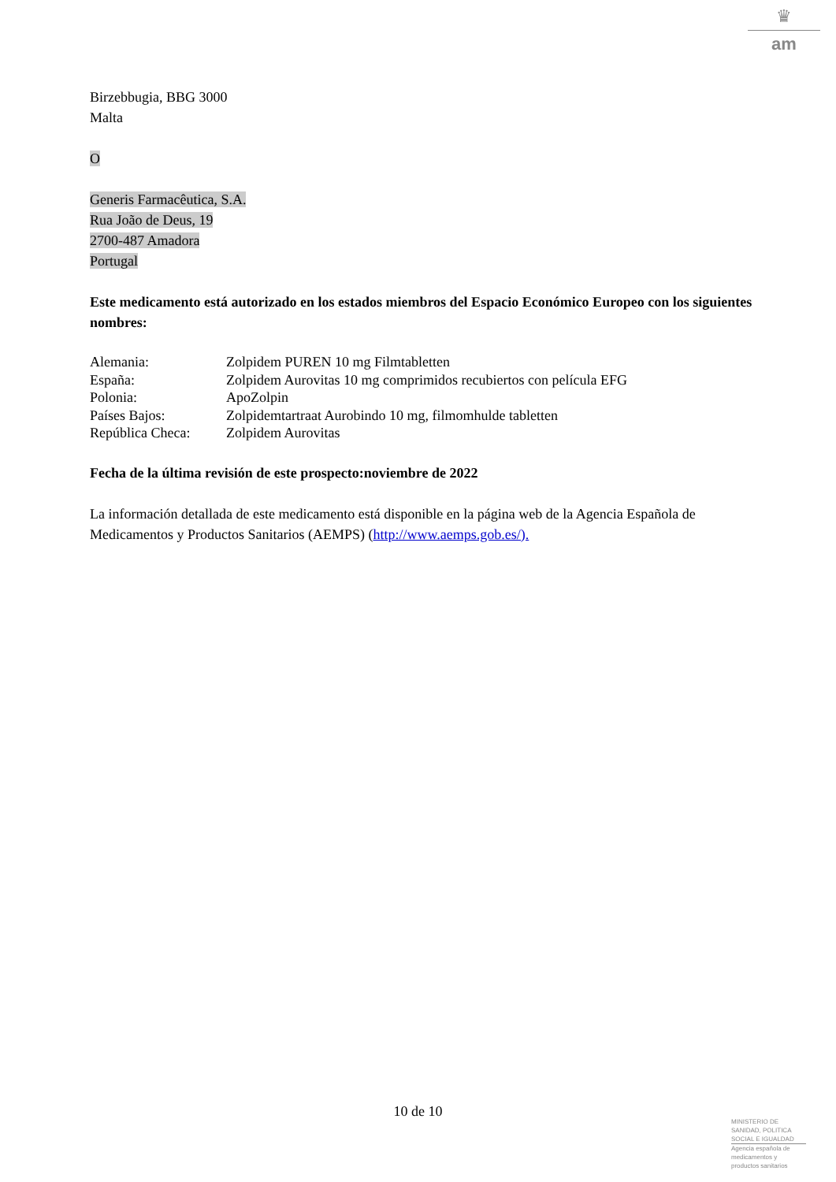♛
am
Birzebbugia, BBG 3000
Malta
O
Generis Farmacêutica, S.A.
Rua João de Deus, 19
2700-487 Amadora
Portugal
Este medicamento está autorizado en los estados miembros del Espacio Económico Europeo con los siguientes nombres:
| Alemania: | Zolpidem PUREN 10 mg Filmtabletten |
| España: | Zolpidem Aurovitas 10 mg comprimidos recubiertos con película EFG |
| Polonia: | ApoZolpin |
| Países Bajos: | Zolpidemtartraat Aurobindo 10 mg, filmomhulde tabletten |
| República Checa: | Zolpidem Aurovitas |
Fecha de la última revisión de este prospecto:noviembre de 2022
La información detallada de este medicamento está disponible en la página web de la Agencia Española de Medicamentos y Productos Sanitarios (AEMPS) (http://www.aemps.gob.es/).
10 de 10
MINISTERIO DE
SANIDAD, POLITICA
SOCIAL E IGUALDAD
Agencia española de
medicamentos y
productos sanitarios